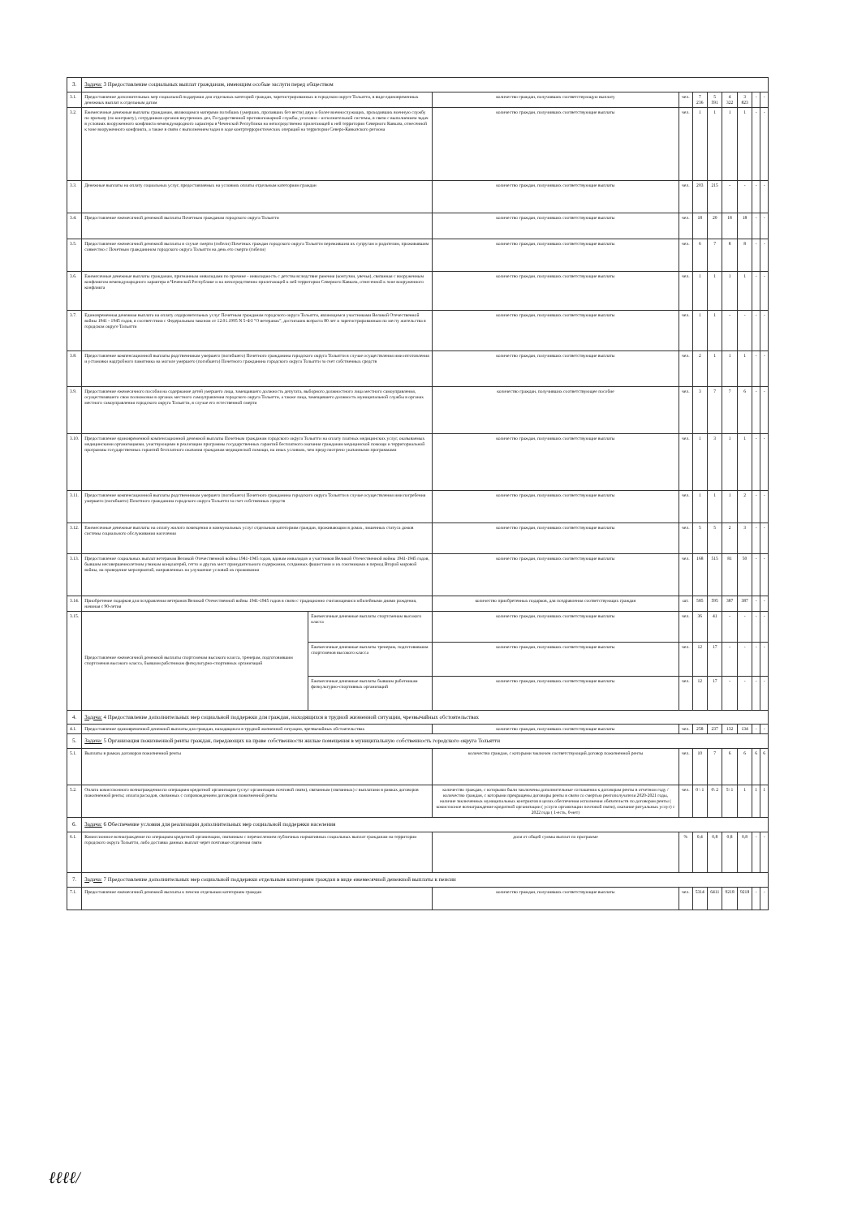| 3. | Задача: 3 Предоставление социальных выплат гражданам, имеющим особые заслуги перед обществом | | | | | | | | | |
| 3.1. | Предоставление дополнительных мер социальной поддержки для отдельных категорий граждан, зарегистрированных в городском округе Тольятти, в виде единовременных денежных выплат к отдельным датам | | количество граждан, получивших соответствующую выплату | чел. | 7 236 | 5 591 | 4 322 | 3 823 | - | - |
| 3.2. | Ежемесячные денежные выплаты гражданам, являющимся матерями погибших (умерших, пропавших без вести) двух и более военнослужащих, проходивших военную службу по призыву (по контракту), сотрудников органов внутренних дел, Государственной противопожарной службы, уголовно - исполнительной системы, в связи с выполнением задач в условиях вооруженного конфликта немеждународного характера в Чеченской Республики на непосредственно прилегающей к ней территории Северного Кавказа, отнесенной к зоне вооруженного конфликта, а также в связи с выполнением задач в ходе контртеррористических операций на территории Северо-Кавказского региона | | количество граждан, получивших соответствующие выплаты | чел. | 1 | 1 | 1 | 1 | - | - |
| 3.3. | Денежные выплаты на оплату социальных услуг, предоставляемых на условиях оплаты отдельным категориям граждан | | количество граждан, получивших соответствующие выплаты | чел. | 203 | 215 | - | - | - | - |
| 3.4. | Предоставление ежемесячной денежной выплаты Почетным гражданам городского округа Тольятти | | количество граждан, получивших соответствующие выплаты | чел. | 18 | 20 | 18 | 18 | - | - |
| 3.5. | Предоставление ежемесячной денежной выплаты в случае смерти (гибели) Почетных граждан городского округа Тольятти пережившим их супругам и родителям, проживавшим совместно с Почетным гражданином городского округа Тольятти на день его смерти (гибели) | | количество граждан, получивших соответствующие выплаты | чел. | 6 | 7 | 8 | 8 | - | - |
| 3.6. | Ежемесячные денежные выплаты гражданам, признанным инвалидами по причине - инвалидность с детства вследствие ранения (контузии, увечья), связанная с вооруженным конфликтом немеждународного характера в Чеченской Республике и на непосредственно прилегающей к ней территории Северного Кавказа, отнесенной к зоне вооруженного конфликта | | количество граждан, получивших соответствующие выплаты | чел. | 1 | 1 | 1 | 1 | - | - |
| 3.7. | Единовременная денежная выплата на оплату оздоровительных услуг Почетным гражданам городского округа Тольятти, являющимся участниками Великой Отечественной войны 1941 - 1945 годов, в соответствии с Федеральным законом от 12.01.1995 N 5-ФЗ "О ветеранах", достигшим возраста 80 лет и зарегистрированным по месту жительства в городском округе Тольятти | | количество граждан, получивших соответствующие выплаты | чел. | 1 | 1 | - | - | - | - |
| 3.8. | Предоставление компенсационной выплаты родственникам умершего (погибшего) Почетного гражданина городского округа Тольятти в случае осуществления ими изготовления и установки надгробного памятника на могиле умершего (погибшего) Почетного гражданина городского округа Тольятти за счет собственных средств | | количество граждан, получивших соответствующие выплаты | чел. | 2 | 1 | 1 | 1 | - | - |
| 3.9. | Предоставление ежемесячного пособия на содержание детей умершего лица, замещавшего должность депутата, выборного должностного лица местного самоуправления, осуществлявшего свои полномочия в органах местного самоуправления городского округа Тольятти, а также лица, замещавшего должность муниципальной службы в органах местного самоуправления городского округа Тольятти, в случае его естественной смерти | | количество граждан, получивших соответствующее пособие | чел. | 3 | 7 | 7 | 6 | - | - |
| 3.10. | Предоставление единовременной компенсационной денежной выплаты Почетным гражданам городского округа Тольятти на оплату платных медицинских услуг, оказываемых медицинскими организациями, участвующими в реализации программы государственных гарантий бесплатного оказания гражданам медицинской помощи и территориальной программы государственных гарантий бесплатного оказания гражданам медицинской помощи, на иных условиях, чем предусмотрено указанными программами | | количество граждан, получивших соответствующие выплаты | чел. | 1 | 3 | 1 | 1 | - | - |
| 3.11. | Предоставление компенсационной выплаты родственникам умершего (погибшего) Почетного гражданина городского округа Тольятти в случае осуществления ими погребения умершего (погибшего) Почетного гражданина городского округа Тольятти за счет собственных средств | | количество граждан, получивших соответствующие выплаты | чел. | 1 | 1 | 1 | 2 | - | - |
| 3.12. | Ежемесячные денежные выплаты на оплату жилого помещения и коммунальных услуг отдельным категориям граждан, проживающим в домах, лишенных статуса домов системы социального обслуживания населения | | количество граждан, получивших соответствующие выплаты | чел. | 5 | 5 | 2 | 3 | - | - |
| 3.13. | Предоставление социальных выплат ветеранам Великой Отечественной войны 1941-1945 годов, вдовам инвалидов и участников Великой Отечественной войны 1941-1945 годов, бывшим несовершеннолетним узникам концлагерей, гетто и других мест принудительного содержания, созданных фашистами и их союзниками в период Второй мировой войны, на проведение мероприятий, направленных на улучшение условий их проживания | | количество граждан, получивших соответствующие выплаты | чел. | 168 | 515 | 81 | 50 | - | - |
| 3.14. | Приобретение подарков для поздравления ветеранов Великой Отечественной войны 1941-1945 годов в связи с традиционно считающимися юбилейными днями рождения, начиная с 90-летия | | количество приобретенных подарков, для поздравления соответствующих граждан | шт. | 585 | 595 | 387 | 387 | - | - |
| 3.15. | Предоставление ежемесячной денежной выплаты спортсменам высокого класса, тренерам, подготовившим спортсменов высокого класса, бывшим работникам физкультурно-спортивных организаций | Ежемесячные денежные выплаты спортсменам высокого класса | количество граждан, получивших соответствующие выплаты | чел. | 36 | 41 | - | - | - | - |
| | | Ежемесячные денежные выплаты тренерам, подготовившим спортсменов высокого класса | количество граждан, получивших соответствующие выплаты | чел. | 12 | 17 | - | - | - | - |
| | | Ежемесячные денежные выплаты бывшим работникам физкультурно-спортивных организаций | количество граждан, получивших соответствующие выплаты | чел. | 12 | 17 | - | - | - | - |
| 4. | Задача: 4 Предоставление дополнительных мер социальной поддержки для граждан, находящихся в трудной жизненной ситуации, чрезвычайных обстоятельствах | | | | | | | | | |
| 4.1. | Предоставление единовременной денежной выплаты для граждан, находящихся в трудной жизненной ситуации, чрезвычайных обстоятельствах | | количество граждан, получивших соответствующие выплаты | чел. | 258 | 237 | 132 | 134 | - | - |
| 5. | Задача: 5 Организация пожизненной ренты граждан, передающих на праве собственности жилые помещения в муниципальную собственность городского округа Тольятти | | | | | | | | | |
| 5.1. | Выплаты в рамках договоров пожизненной ренты | | количество граждан, с которыми заключен соответствующий договор пожизненной ренты | чел. | 10 | 7 | 6 | 6 | 6 | 6 |
| 5.2. | Оплата комиссионного вознаграждения по операциям кредитной организации (услуг организации почтовой связи), связанным (связанных) с выплатами в рамках договоров пожизненной ренты; оплата расходов, связанных с сопровождением договоров пожизненной ренты | | количество граждан, с которыми были заключены дополнительные соглашения к договорам ренты в отчетном году / количество граждан, с которыми прекращены договоры ренты в связи со смертью рентополучателя 2020-2021 годы, наличие заключенных муниципальных контрактов в целях обеспечения исполнения обязательств по договорам ренты ( комиссионое вознаграждение кредитной организации ( услуги организации почтовой связи), оказание ритуальных услуг) с 2022 года ( 1-есть, 0-нет) | чел. | 0 \ 1 | 0\ 2 | 5\ 1 | 1 | 1 | 1 |
| 6. | Задача: 6 Обеспечение условия для реализации дополнительных мер социальной поддержки населения | | | | | | | | | |
| 6.1. | Комиссионное вознаграждение по операциям кредитной организации, связанным с перечислением публичных нормативных социальных выплат гражданам на территории городского округа Тольятти, либо доставка данных выплат через почтовые отделения связи | | доля от общей суммы выплат по программе | % | 0,4 | 0,8 | 0,8 | 0,8 | - | - |
| 7. | Задача: 7 Предоставление дополнительных мер социальной поддержки отдельным категориям граждан в виде ежемесячной денежной выплаты к пенсии | | | | | | | | | |
| 7.1. | Предоставление ежемесячной денежной выплаты к пенсии отдельным категориям граждан | | количество граждан, получивших соответствующие выплаты | чел. | 5314 | 6411 | 9218 | 9218 | - | - |
ℓℓℓℓ/